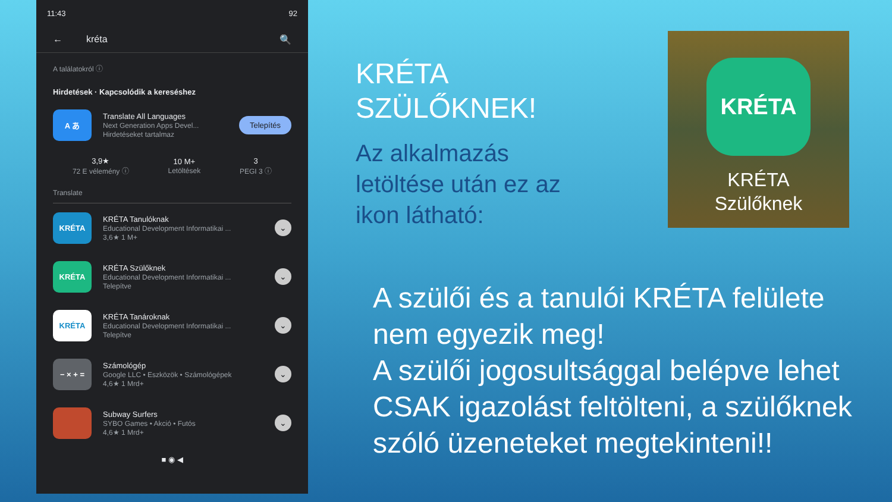11:43 92
← kréta 🔍
A találatokról ⓘ
Hirdetések · Kapcsolódik a kereséshez
A あ
Translate All Languages
Next Generation Apps Devel...
Hirdetéseket tartalmaz
Telepítés
3,9★
72 E vélemény ⓘ
10 M+
Letöltések
3
PEGI 3 ⓘ
Translate
KRÉTA
KRÉTA Tanulóknak
Educational Development Informatikai ...
3,6★ 1 M+
⌄
KRÉTA
KRÉTA Szülőknek
Educational Development Informatikai ...
Telepítve
⌄
KRÉTA
KRÉTA Tanároknak
Educational Development Informatikai ...
Telepítve
⌄
− × + =
Számológép
Google LLC • Eszközök • Számológépek
4,6★ 1 Mrd+
⌄
Subway Surfers
SYBO Games • Akció • Futós
4,6★ 1 Mrd+
⌄
■ ◉ ◀
KRÉTA
SZÜLŐKNEK!
Az alkalmazás
letöltése után ez az
ikon látható:
KRÉTA
KRÉTA
Szülőknek
A szülői és a tanulói KRÉTA felülete nem egyezik meg!
A szülői jogosultsággal belépve lehet CSAK igazolást feltölteni, a szülőknek szóló üzeneteket megtekinteni!!